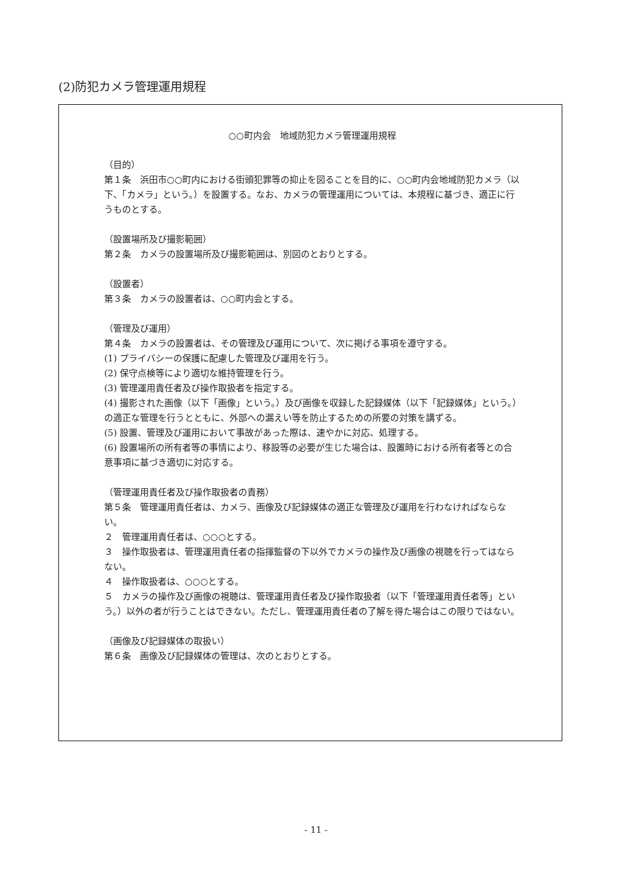(2)防犯カメラ管理運用規程
○○町内会　地域防犯カメラ管理運用規程
（目的）
第１条　浜田市○○町内における街頭犯罪等の抑止を図ることを目的に、○○町内会地域防犯カメラ（以下、「カメラ」という。）を設置する。なお、カメラの管理運用については、本規程に基づき、適正に行うものとする。
（設置場所及び撮影範囲）
第２条　カメラの設置場所及び撮影範囲は、別図のとおりとする。
（設置者）
第３条　カメラの設置者は、○○町内会とする。
（管理及び運用）
第４条　カメラの設置者は、その管理及び運用について、次に掲げる事項を遵守する。
(1) プライバシーの保護に配慮した管理及び運用を行う。
(2) 保守点検等により適切な維持管理を行う。
(3) 管理運用責任者及び操作取扱者を指定する。
(4) 撮影された画像（以下「画像」という。）及び画像を収録した記録媒体（以下「記録媒体」という。）の適正な管理を行うとともに、外部への漏えい等を防止するための所要の対策を講ずる。
(5) 設置、管理及び運用において事故があった際は、速やかに対応、処理する。
(6) 設置場所の所有者等の事情により、移設等の必要が生じた場合は、設置時における所有者等との合意事項に基づき適切に対応する。
（管理運用責任者及び操作取扱者の責務）
第５条　管理運用責任者は、カメラ、画像及び記録媒体の適正な管理及び運用を行わなければならない。
２　管理運用責任者は、○○○とする。
３　操作取扱者は、管理運用責任者の指揮監督の下以外でカメラの操作及び画像の視聴を行ってはならない。
４　操作取扱者は、○○○とする。
５　カメラの操作及び画像の視聴は、管理運用責任者及び操作取扱者（以下「管理運用責任者等」という。）以外の者が行うことはできない。ただし、管理運用責任者の了解を得た場合はこの限りではない。
（画像及び記録媒体の取扱い）
第６条　画像及び記録媒体の管理は、次のとおりとする。
- 11 -